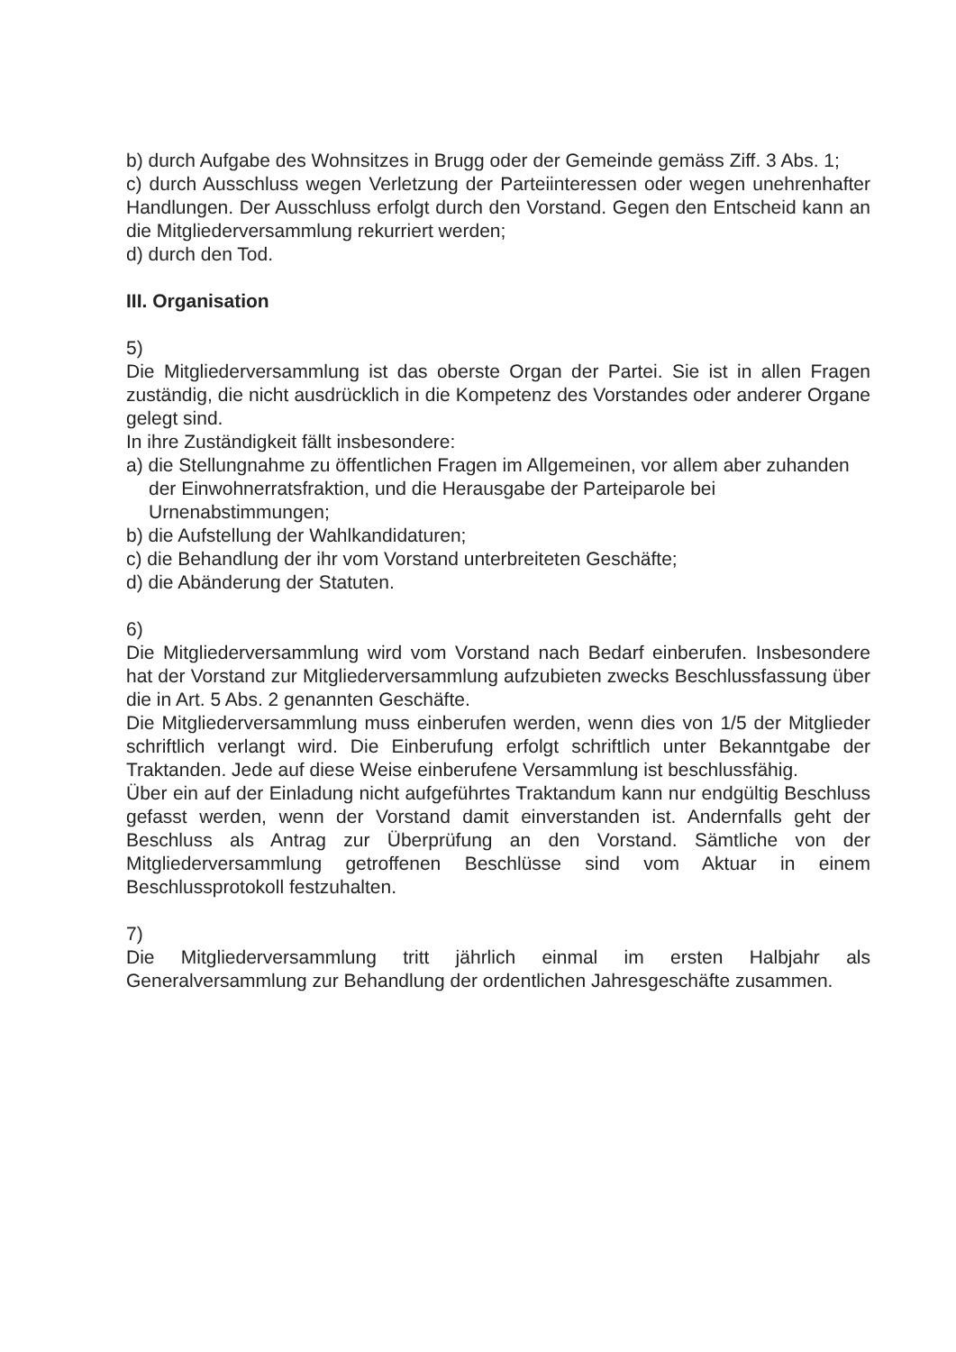b) durch Aufgabe des Wohnsitzes in Brugg oder der Gemeinde gemäss Ziff. 3 Abs. 1;
c) durch Ausschluss wegen Verletzung der Parteiinteressen oder wegen unehrenhafter Handlungen. Der Ausschluss erfolgt durch den Vorstand. Gegen den Entscheid kann an die Mitgliederversammlung rekurriert werden;
d) durch den Tod.
III. Organisation
5)
Die Mitgliederversammlung ist das oberste Organ der Partei. Sie ist in allen Fragen zuständig, die nicht ausdrücklich in die Kompetenz des Vorstandes oder anderer Organe gelegt sind.
In ihre Zuständigkeit fällt insbesondere:
a) die Stellungnahme zu öffentlichen Fragen im Allgemeinen, vor allem aber zuhanden der Einwohnerratsfraktion, und die Herausgabe der Parteiparole bei Urnenabstimmungen;
b) die Aufstellung der Wahlkandidaturen;
c) die Behandlung der ihr vom Vorstand unterbreiteten Geschäfte;
d) die Abänderung der Statuten.
6)
Die Mitgliederversammlung wird vom Vorstand nach Bedarf einberufen. Insbesondere hat der Vorstand zur Mitgliederversammlung aufzubieten zwecks Beschlussfassung über die in Art. 5 Abs. 2 genannten Geschäfte.
Die Mitgliederversammlung muss einberufen werden, wenn dies von 1/5 der Mitglieder schriftlich verlangt wird. Die Einberufung erfolgt schriftlich unter Bekanntgabe der Traktanden. Jede auf diese Weise einberufene Versammlung ist beschlussfähig.
Über ein auf der Einladung nicht aufgeführtes Traktandum kann nur endgültig Beschluss gefasst werden, wenn der Vorstand damit einverstanden ist. Andernfalls geht der Beschluss als Antrag zur Überprüfung an den Vorstand. Sämtliche von der Mitgliederversammlung getroffenen Beschlüsse sind vom Aktuar in einem Beschlussprotokoll festzuhalten.
7)
Die Mitgliederversammlung tritt jährlich einmal im ersten Halbjahr als Generalversammlung zur Behandlung der ordentlichen Jahresgeschäfte zusammen.